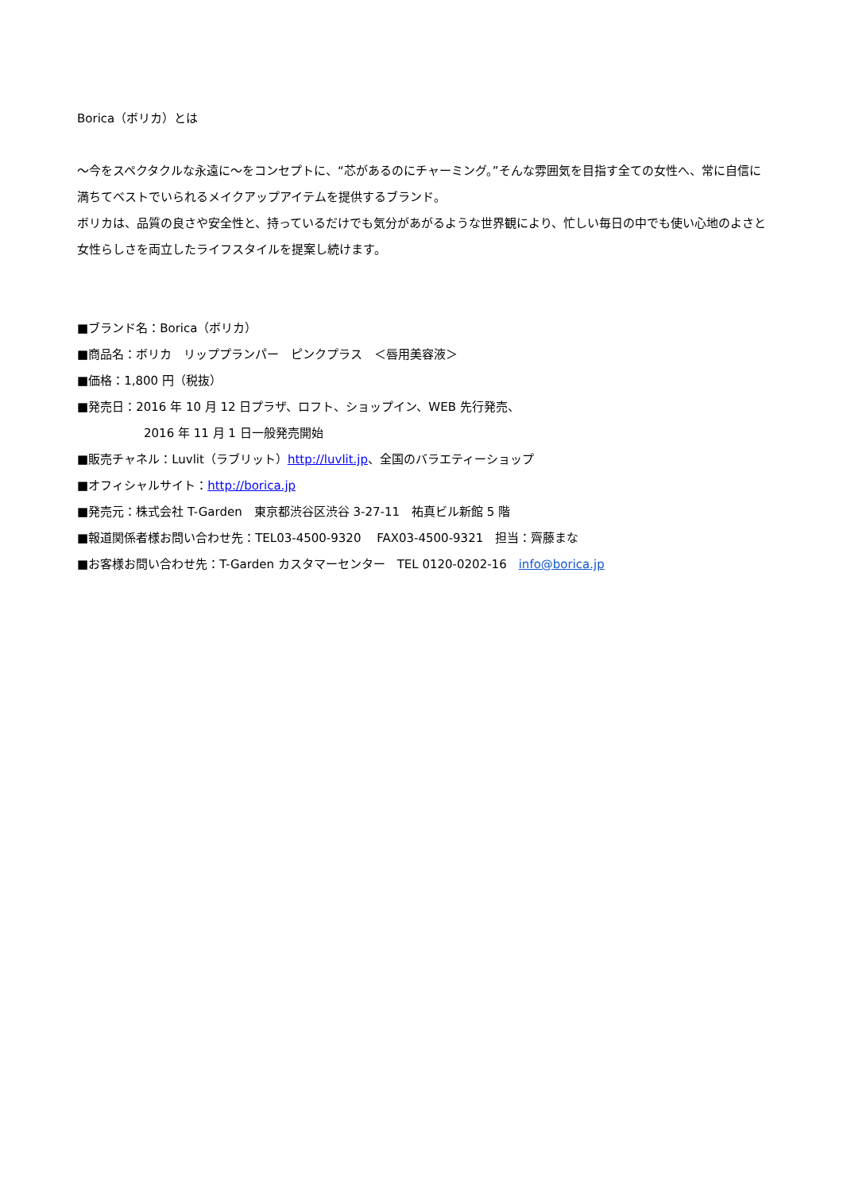Borica（ボリカ）とは
～今をスペクタクルな永遠に～をコンセプトに、“芯があるのにチャーミング。”そんな雰囲気を目指す全ての女性へ、常に自信に満ちてベストでいられるメイクアップアイテムを提供するブランド。
ボリカは、品質の良さや安全性と、持っているだけでも気分があがるような世界観により、忙しい毎日の中でも使い心地のよさと女性らしさを両立したライフスタイルを提案し続けます。
■ブランド名：Borica（ボリカ）
■商品名：ボリカ　リッププランパー　ピンクプラス　＜唇用美容液＞
■価格：1,800 円（税抜）
■発売日：2016 年 10 月 12 日プラザ、ロフト、ショップイン、WEB 先行発売、
2016 年 11 月 1 日一般発売開始
■販売チャネル：Luvlit（ラブリット）http://luvlit.jp、全国のバラエティーショップ
■オフィシャルサイト：http://borica.jp
■発売元：株式会社 T-Garden　東京都渋谷区渋谷 3-27-11　祐真ビル新館 5 階
■報道関係者様お問い合わせ先：TEL03-4500-9320　 FAX03-4500-9321　担当：齊藤まな
■お客様お問い合わせ先：T-Garden カスタマーセンター　TEL 0120-0202-16　info@borica.jp